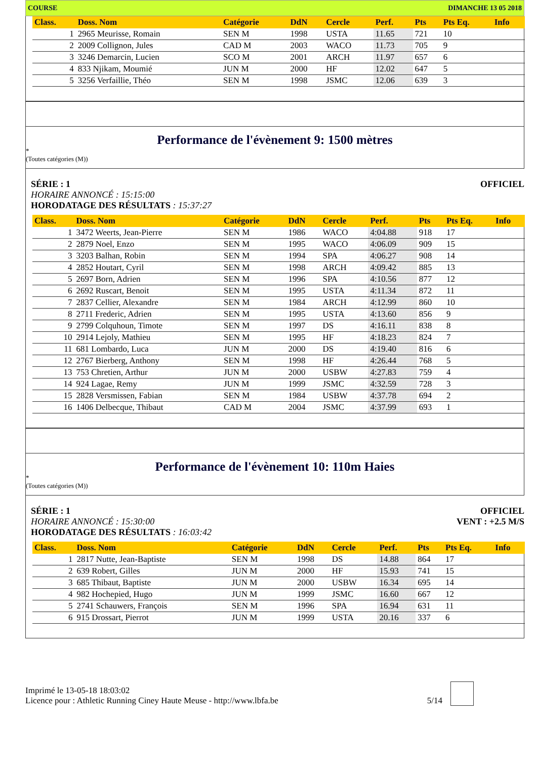COURSE DIMANCHE 13 05 2018
| Class. | Doss. Nom | Catégorie | DdN | Cercle | Perf. | Pts | Pts Eq. | Info |
| --- | --- | --- | --- | --- | --- | --- | --- | --- |
| 1 | 2965 Meurisse, Romain | SEN M | 1998 | USTA | 11.65 | 721 | 10 | |
| 2 | 2009 Collignon, Jules | CAD M | 2003 | WACO | 11.73 | 705 | 9 | |
| 3 | 3246 Demarcin, Lucien | SCO M | 2001 | ARCH | 11.97 | 657 | 6 | |
| 4 | 833 Njikam, Moumié | JUN M | 2000 | HF | 12.02 | 647 | 5 | |
| 5 | 3256 Verfaillie, Théo | SEN M | 1998 | JSMC | 12.06 | 639 | 3 | |
Performance de l'évènement 9: 1500 mètres
*
(Toutes catégories (M))
SÉRIE : 1
HORAIRE ANNONCÉ : 15:15:00
HORODATAGE DES RÉSULTATS : 15:37:27
OFFICIEL
| Class. | Doss. Nom | Catégorie | DdN | Cercle | Perf. | Pts | Pts Eq. | Info |
| --- | --- | --- | --- | --- | --- | --- | --- | --- |
| 1 | 3472 Weerts, Jean-Pierre | SEN M | 1986 | WACO | 4:04.88 | 918 | 17 | |
| 2 | 2879 Noel, Enzo | SEN M | 1995 | WACO | 4:06.09 | 909 | 15 | |
| 3 | 3203 Balhan, Robin | SEN M | 1994 | SPA | 4:06.27 | 908 | 14 | |
| 4 | 2852 Houtart, Cyril | SEN M | 1998 | ARCH | 4:09.42 | 885 | 13 | |
| 5 | 2697 Born, Adrien | SEN M | 1996 | SPA | 4:10.56 | 877 | 12 | |
| 6 | 2692 Ruscart, Benoit | SEN M | 1995 | USTA | 4:11.34 | 872 | 11 | |
| 7 | 2837 Cellier, Alexandre | SEN M | 1984 | ARCH | 4:12.99 | 860 | 10 | |
| 8 | 2711 Frederic, Adrien | SEN M | 1995 | USTA | 4:13.60 | 856 | 9 | |
| 9 | 2799 Colquhoun, Timote | SEN M | 1997 | DS | 4:16.11 | 838 | 8 | |
| 10 | 2914 Lejoly, Mathieu | SEN M | 1995 | HF | 4:18.23 | 824 | 7 | |
| 11 | 681 Lombardo, Luca | JUN M | 2000 | DS | 4:19.40 | 816 | 6 | |
| 12 | 2767 Bierberg, Anthony | SEN M | 1998 | HF | 4:26.44 | 768 | 5 | |
| 13 | 753 Chretien, Arthur | JUN M | 2000 | USBW | 4:27.83 | 759 | 4 | |
| 14 | 924 Lagae, Remy | JUN M | 1999 | JSMC | 4:32.59 | 728 | 3 | |
| 15 | 2828 Versmissen, Fabian | SEN M | 1984 | USBW | 4:37.78 | 694 | 2 | |
| 16 | 1406 Delbecque, Thibaut | CAD M | 2004 | JSMC | 4:37.99 | 693 | 1 | |
Performance de l'évènement 10: 110m Haies
*
(Toutes catégories (M))
SÉRIE : 1
HORAIRE ANNONCÉ : 15:30:00
HORODATAGE DES RÉSULTATS : 16:03:42
OFFICIEL
VENT : +2.5 M/S
| Class. | Doss. Nom | Catégorie | DdN | Cercle | Perf. | Pts | Pts Eq. | Info |
| --- | --- | --- | --- | --- | --- | --- | --- | --- |
| 1 | 2817 Nutte, Jean-Baptiste | SEN M | 1998 | DS | 14.88 | 864 | 17 | |
| 2 | 639 Robert, Gilles | JUN M | 2000 | HF | 15.93 | 741 | 15 | |
| 3 | 685 Thibaut, Baptiste | JUN M | 2000 | USBW | 16.34 | 695 | 14 | |
| 4 | 982 Hochepied, Hugo | JUN M | 1999 | JSMC | 16.60 | 667 | 12 | |
| 5 | 2741 Schauwers, François | SEN M | 1996 | SPA | 16.94 | 631 | 11 | |
| 6 | 915 Drossart, Pierrot | JUN M | 1999 | USTA | 20.16 | 337 | 6 | |
Imprimé le 13-05-18 18:03:02
Licence pour : Athletic Running Ciney Haute Meuse - http://www.lbfa.be
5/14